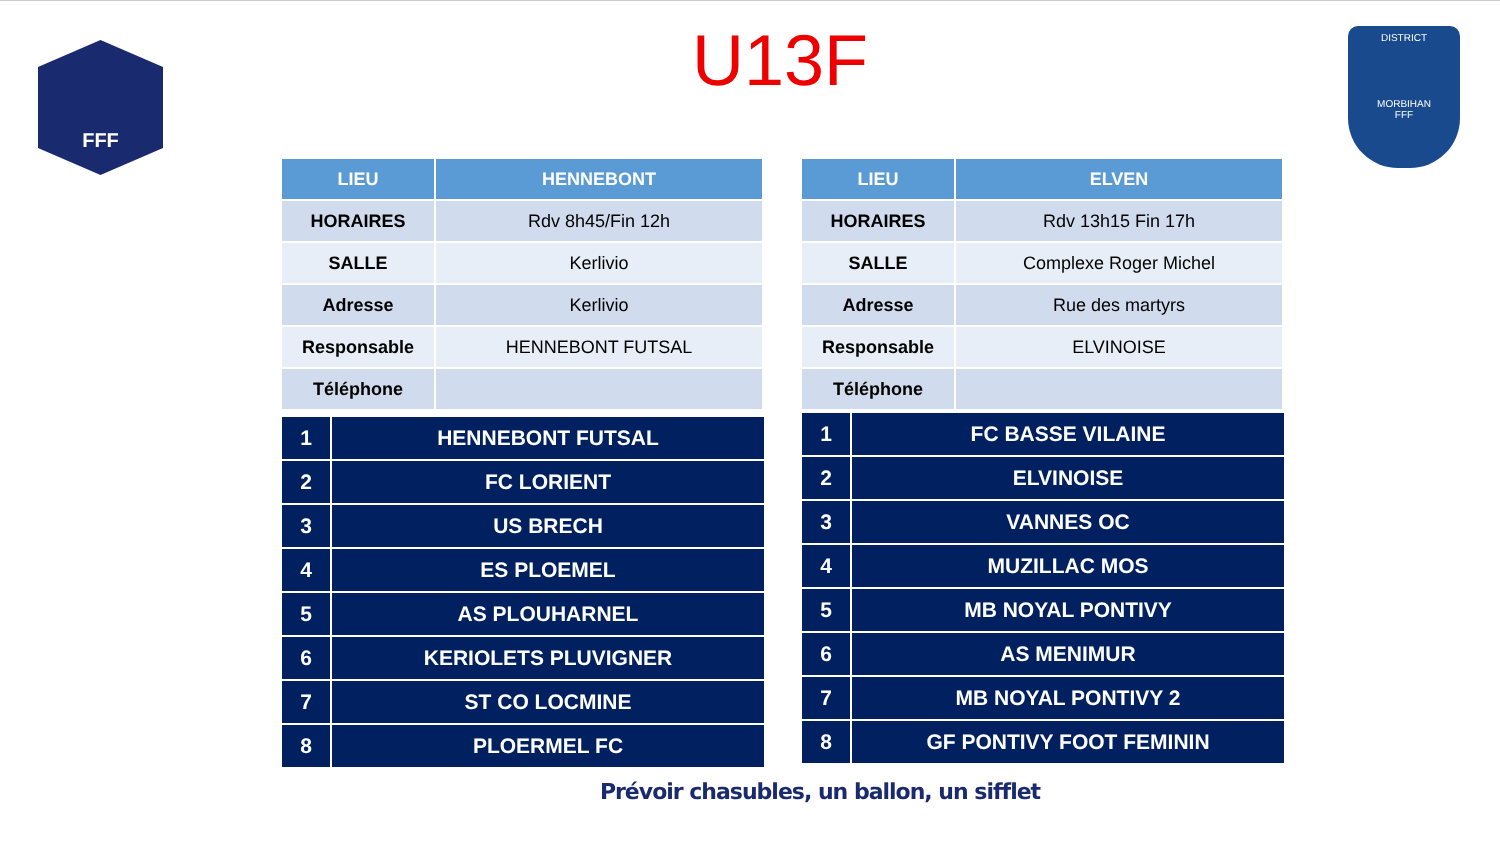FFF
DISTRICT
MORBIHAN
FFF
U13F
| LIEU | HENNEBONT |
| --- | --- |
| HORAIRES | Rdv 8h45/Fin 12h |
| SALLE | Kerlivio |
| Adresse | Kerlivio |
| Responsable | HENNEBONT FUTSAL |
| Téléphone | |
| 1 | HENNEBONT FUTSAL |
| 2 | FC LORIENT |
| 3 | US BRECH |
| 4 | ES PLOEMEL |
| 5 | AS PLOUHARNEL |
| 6 | KERIOLETS PLUVIGNER |
| 7 | ST CO LOCMINE |
| 8 | PLOERMEL FC |
| LIEU | ELVEN |
| --- | --- |
| HORAIRES | Rdv 13h15 Fin 17h |
| SALLE | Complexe Roger Michel |
| Adresse | Rue des martyrs |
| Responsable | ELVINOISE |
| Téléphone | |
| 1 | FC BASSE VILAINE |
| 2 | ELVINOISE |
| 3 | VANNES OC |
| 4 | MUZILLAC MOS |
| 5 | MB NOYAL PONTIVY |
| 6 | AS MENIMUR |
| 7 | MB NOYAL PONTIVY 2 |
| 8 | GF PONTIVY FOOT FEMININ |
Prévoir chasubles, un ballon, un sifflet